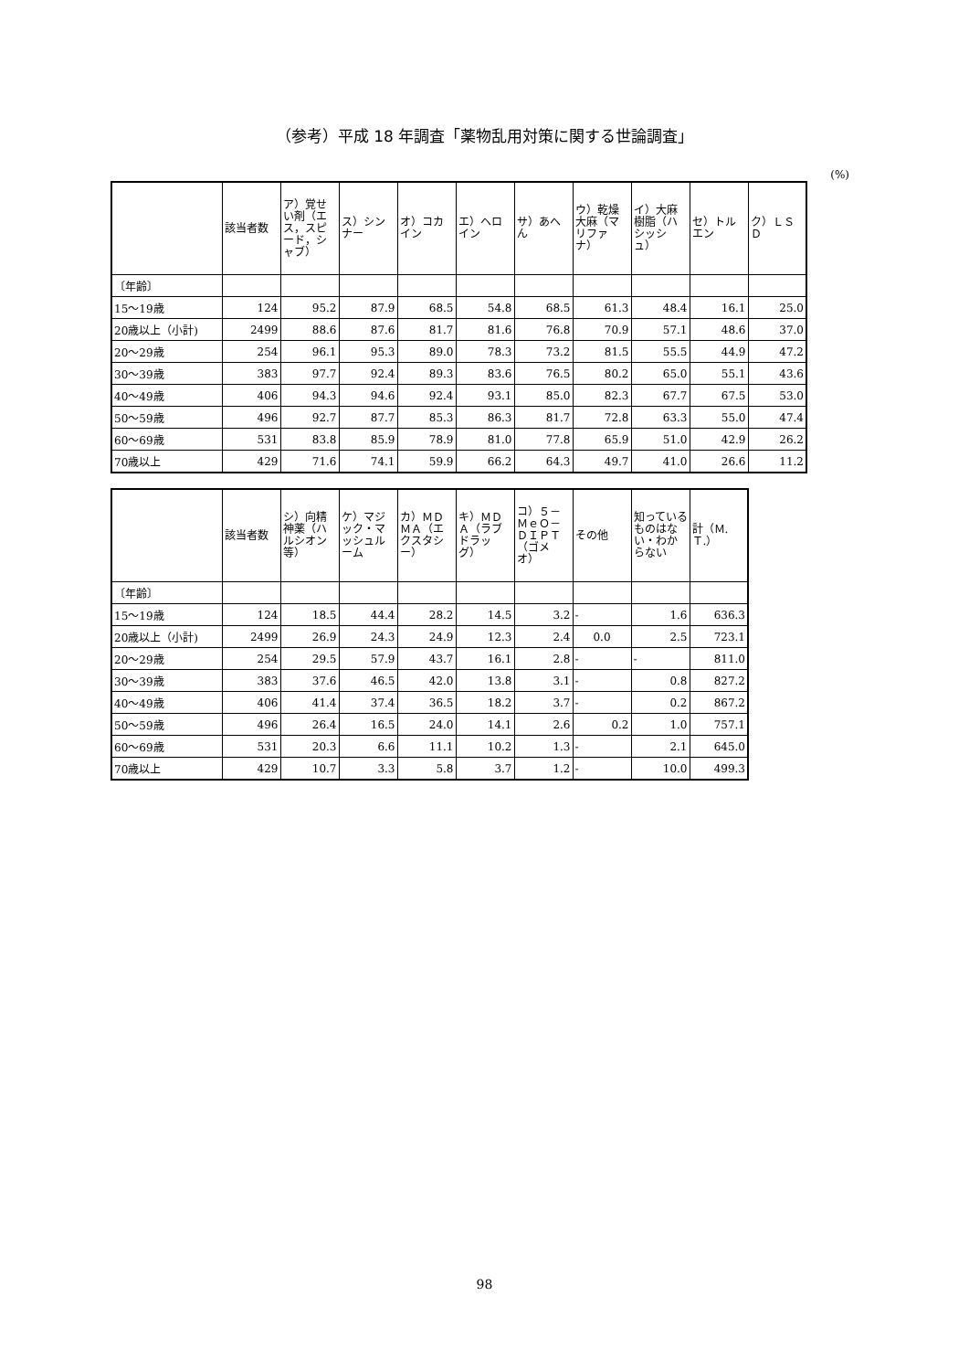（参考）平成 18 年調査「薬物乱用対策に関する世論調査」
(%)
| | 該当者数 | ア）覚せい剤（エス，スピード，シャブ） | ス）シンナー | オ）コカイン | エ）ヘロイン | サ）あへん | ウ）乾燥大麻（マリファナ） | イ）大麻樹脂（ハシッシュ） | セ）トルエン | ク）ＬＳＤ |
| --- | --- | --- | --- | --- | --- | --- | --- | --- | --- | --- |
| 〔年齢〕 | | | | | | | | | | |
| 15～19歳 | 124 | 95.2 | 87.9 | 68.5 | 54.8 | 68.5 | 61.3 | 48.4 | 16.1 | 25.0 |
| 20歳以上（小計) | 2499 | 88.6 | 87.6 | 81.7 | 81.6 | 76.8 | 70.9 | 57.1 | 48.6 | 37.0 |
| 20～29歳 | 254 | 96.1 | 95.3 | 89.0 | 78.3 | 73.2 | 81.5 | 55.5 | 44.9 | 47.2 |
| 30～39歳 | 383 | 97.7 | 92.4 | 89.3 | 83.6 | 76.5 | 80.2 | 65.0 | 55.1 | 43.6 |
| 40～49歳 | 406 | 94.3 | 94.6 | 92.4 | 93.1 | 85.0 | 82.3 | 67.7 | 67.5 | 53.0 |
| 50～59歳 | 496 | 92.7 | 87.7 | 85.3 | 86.3 | 81.7 | 72.8 | 63.3 | 55.0 | 47.4 |
| 60～69歳 | 531 | 83.8 | 85.9 | 78.9 | 81.0 | 77.8 | 65.9 | 51.0 | 42.9 | 26.2 |
| 70歳以上 | 429 | 71.6 | 74.1 | 59.9 | 66.2 | 64.3 | 49.7 | 41.0 | 26.6 | 11.2 |
| | 該当者数 | シ）向精神薬（ハルシオン等） | ケ）マジック・マッシュルーム | カ）ＭＤＭＡ（エクスタシー） | キ）ＭＤＡ（ラブドラッグ） | コ）５－ＭｅＯ－ＤＩＰＴ（ゴメオ） | その他 | 知っているものはない・わからない | 計（Ｍ.Ｔ.） |
| --- | --- | --- | --- | --- | --- | --- | --- | --- | --- |
| 〔年齢〕 | | | | | | | | | |
| 15～19歳 | 124 | 18.5 | 44.4 | 28.2 | 14.5 | 3.2 | - | 1.6 | 636.3 |
| 20歳以上（小計) | 2499 | 26.9 | 24.3 | 24.9 | 12.3 | 2.4 | 0.0 | 2.5 | 723.1 |
| 20～29歳 | 254 | 29.5 | 57.9 | 43.7 | 16.1 | 2.8 | - | - | 811.0 |
| 30～39歳 | 383 | 37.6 | 46.5 | 42.0 | 13.8 | 3.1 | - | 0.8 | 827.2 |
| 40～49歳 | 406 | 41.4 | 37.4 | 36.5 | 18.2 | 3.7 | - | 0.2 | 867.2 |
| 50～59歳 | 496 | 26.4 | 16.5 | 24.0 | 14.1 | 2.6 | 0.2 | 1.0 | 757.1 |
| 60～69歳 | 531 | 20.3 | 6.6 | 11.1 | 10.2 | 1.3 | - | 2.1 | 645.0 |
| 70歳以上 | 429 | 10.7 | 3.3 | 5.8 | 3.7 | 1.2 | - | 10.0 | 499.3 |
98